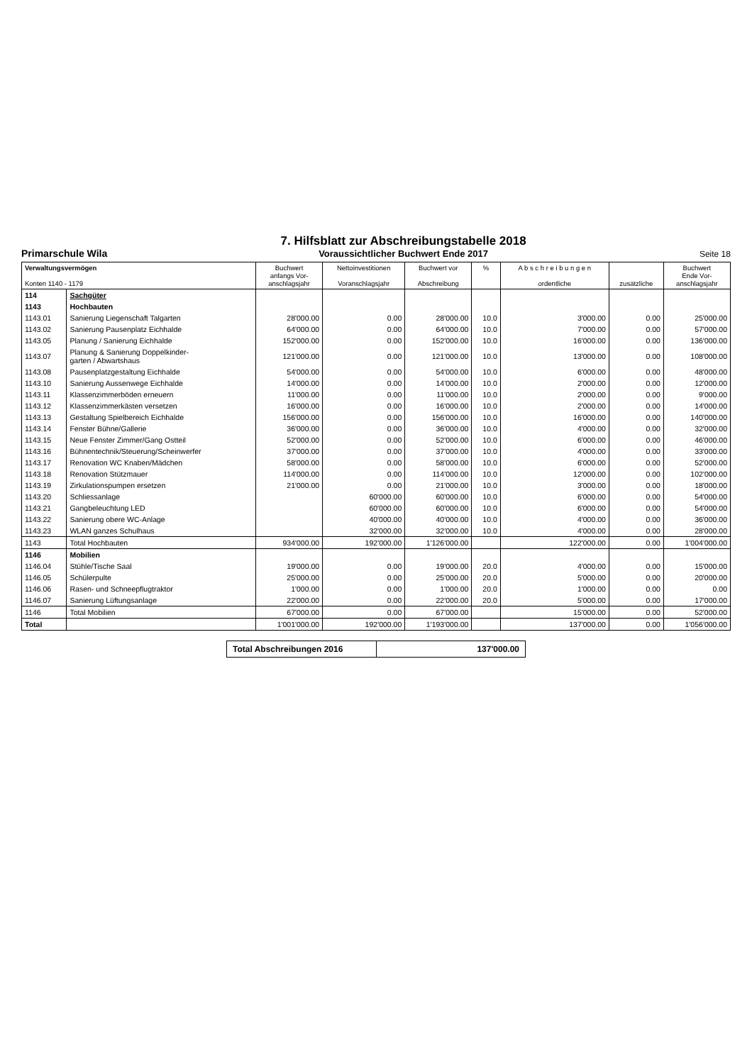Primarschule Wila
7. Hilfsblatt zur Abschreibungstabelle 2018
Voraussichtlicher Buchwert Ende 2017
Seite 18
| Verwaltungsvermögen Konten 1140 - 1179 | | Buchwert anfangs Vor- anschlagsjahr | Nettoinvestitionen Voranschlagsjahr | Buchwert vor Abschreibung | % | A b s c h r e i b u n g e n ordentliche | zusätzliche | Buchwert Ende Vor- anschlagsjahr |
| --- | --- | --- | --- | --- | --- | --- | --- | --- |
| 114 | Sachgüter | | | | | | | |
| 1143 | Hochbauten | | | | | | | |
| 1143.01 | Sanierung Liegenschaft Talgarten | 28'000.00 | 0.00 | 28'000.00 | 10.0 | 3'000.00 | 0.00 | 25'000.00 |
| 1143.02 | Sanierung Pausenplatz Eichhalde | 64'000.00 | 0.00 | 64'000.00 | 10.0 | 7'000.00 | 0.00 | 57'000.00 |
| 1143.05 | Planung / Sanierung Eichhalde | 152'000.00 | 0.00 | 152'000.00 | 10.0 | 16'000.00 | 0.00 | 136'000.00 |
| 1143.07 | Planung & Sanierung Doppelkinder- garten / Abwartshaus | 121'000.00 | 0.00 | 121'000.00 | 10.0 | 13'000.00 | 0.00 | 108'000.00 |
| 1143.08 | Pausenplatzgestaltung Eichhalde | 54'000.00 | 0.00 | 54'000.00 | 10.0 | 6'000.00 | 0.00 | 48'000.00 |
| 1143.10 | Sanierung Aussenwege Eichhalde | 14'000.00 | 0.00 | 14'000.00 | 10.0 | 2'000.00 | 0.00 | 12'000.00 |
| 1143.11 | Klassenzimmerböden erneuern | 11'000.00 | 0.00 | 11'000.00 | 10.0 | 2'000.00 | 0.00 | 9'000.00 |
| 1143.12 | Klassenzimmerkästen versetzen | 16'000.00 | 0.00 | 16'000.00 | 10.0 | 2'000.00 | 0.00 | 14'000.00 |
| 1143.13 | Gestaltung Spielbereich Eichhalde | 156'000.00 | 0.00 | 156'000.00 | 10.0 | 16'000.00 | 0.00 | 140'000.00 |
| 1143.14 | Fenster Bühne/Gallerie | 36'000.00 | 0.00 | 36'000.00 | 10.0 | 4'000.00 | 0.00 | 32'000.00 |
| 1143.15 | Neue Fenster Zimmer/Gang Ostteil | 52'000.00 | 0.00 | 52'000.00 | 10.0 | 6'000.00 | 0.00 | 46'000.00 |
| 1143.16 | Bühnentechnik/Steuerung/Scheinwerfer | 37'000.00 | 0.00 | 37'000.00 | 10.0 | 4'000.00 | 0.00 | 33'000.00 |
| 1143.17 | Renovation WC Knaben/Mädchen | 58'000.00 | 0.00 | 58'000.00 | 10.0 | 6'000.00 | 0.00 | 52'000.00 |
| 1143.18 | Renovation Stützmauer | 114'000.00 | 0.00 | 114'000.00 | 10.0 | 12'000.00 | 0.00 | 102'000.00 |
| 1143.19 | Zirkulationspumpen ersetzen | 21'000.00 | 0.00 | 21'000.00 | 10.0 | 3'000.00 | 0.00 | 18'000.00 |
| 1143.20 | Schliessanlage | | 60'000.00 | 60'000.00 | 10.0 | 6'000.00 | 0.00 | 54'000.00 |
| 1143.21 | Gangbeleuchtung LED | | 60'000.00 | 60'000.00 | 10.0 | 6'000.00 | 0.00 | 54'000.00 |
| 1143.22 | Sanierung obere WC-Anlage | | 40'000.00 | 40'000.00 | 10.0 | 4'000.00 | 0.00 | 36'000.00 |
| 1143.23 | WLAN ganzes Schulhaus | | 32'000.00 | 32'000.00 | 10.0 | 4'000.00 | 0.00 | 28'000.00 |
| 1143 | Total Hochbauten | 934'000.00 | 192'000.00 | 1'126'000.00 | | 122'000.00 | 0.00 | 1'004'000.00 |
| 1146 | Mobilien | | | | | | | |
| 1146.04 | Stühle/Tische Saal | 19'000.00 | 0.00 | 19'000.00 | 20.0 | 4'000.00 | 0.00 | 15'000.00 |
| 1146.05 | Schülerpulte | 25'000.00 | 0.00 | 25'000.00 | 20.0 | 5'000.00 | 0.00 | 20'000.00 |
| 1146.06 | Rasen- und Schneepflugtraktor | 1'000.00 | 0.00 | 1'000.00 | 20.0 | 1'000.00 | 0.00 | 0.00 |
| 1146.07 | Sanierung Lüftungsanlage | 22'000.00 | 0.00 | 22'000.00 | 20.0 | 5'000.00 | 0.00 | 17'000.00 |
| 1146 | Total Mobilien | 67'000.00 | 0.00 | 67'000.00 | | 15'000.00 | 0.00 | 52'000.00 |
| Total | | 1'001'000.00 | 192'000.00 | 1'193'000.00 | | 137'000.00 | 0.00 | 1'056'000.00 |
Total Abschreibungen 2016 137'000.00